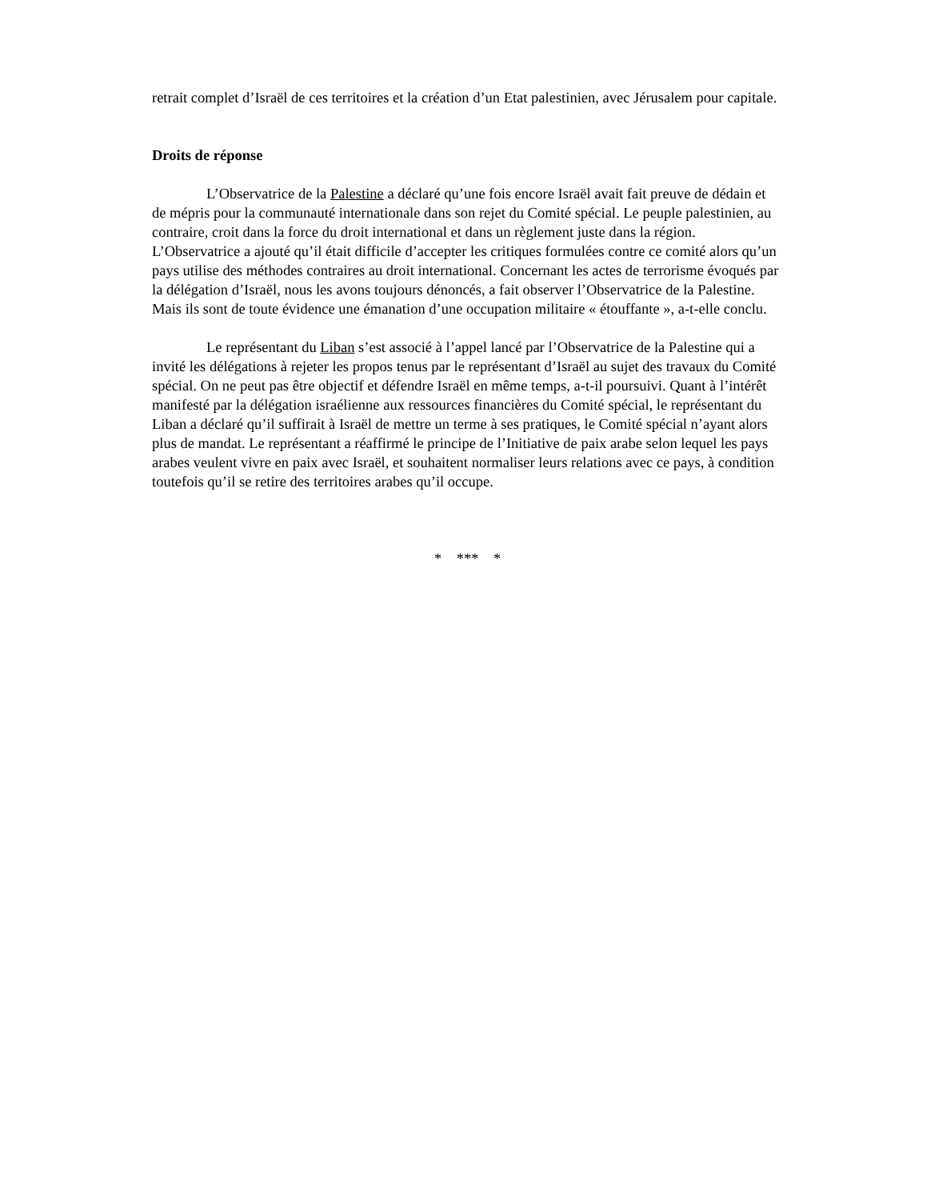retrait complet d’Israël de ces territoires et la création d’un Etat palestinien, avec Jérusalem pour capitale.
Droits de réponse
L’Observatrice de la Palestine a déclaré qu’une fois encore Israël avait fait preuve de dédain et de mépris pour la communauté internationale dans son rejet du Comité spécial. Le peuple palestinien, au contraire, croit dans la force du droit international et dans un règlement juste dans la région. L’Observatrice a ajouté qu’il était difficile d’accepter les critiques formulées contre ce comité alors qu’un pays utilise des méthodes contraires au droit international. Concernant les actes de terrorisme évoqués par la délégation d’Israël, nous les avons toujours dénoncés, a fait observer l’Observatrice de la Palestine. Mais ils sont de toute évidence une émanation d’une occupation militaire « étouffante », a-t-elle conclu.
Le représentant du Liban s’est associé à l’appel lancé par l’Observatrice de la Palestine qui a invité les délégations à rejeter les propos tenus par le représentant d’Israël au sujet des travaux du Comité spécial. On ne peut pas être objectif et défendre Israël en même temps, a-t-il poursuivi. Quant à l’intérêt manifesté par la délégation israélienne aux ressources financières du Comité spécial, le représentant du Liban a déclaré qu’il suffirait à Israël de mettre un terme à ses pratiques, le Comité spécial n’ayant alors plus de mandat. Le représentant a réaffirmé le principe de l’Initiative de paix arabe selon lequel les pays arabes veulent vivre en paix avec Israël, et souhaitent normaliser leurs relations avec ce pays, à condition toutefois qu’il se retire des territoires arabes qu’il occupe.
* *** *